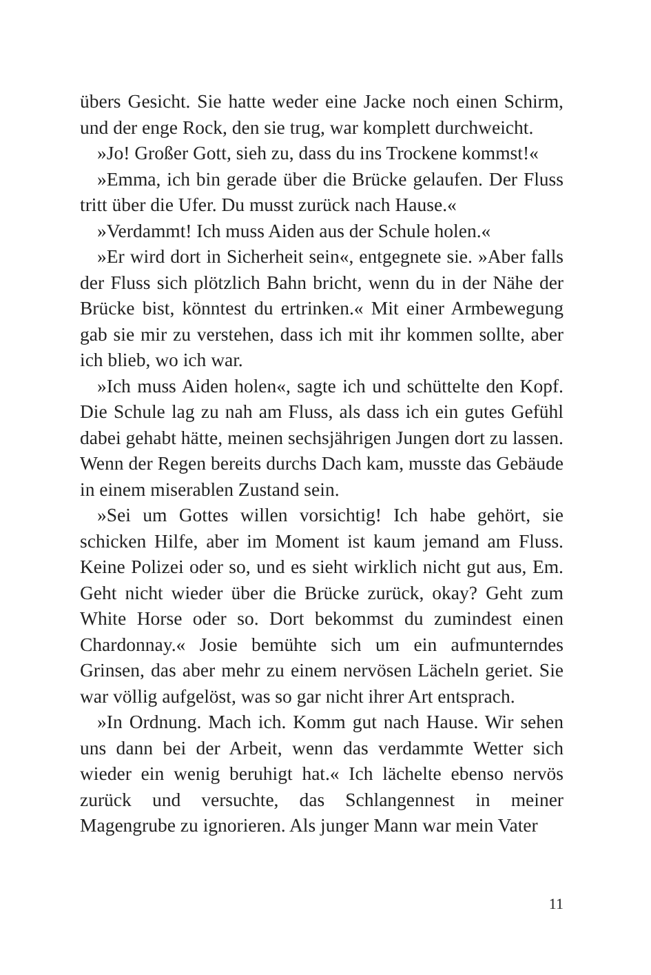übers Gesicht. Sie hatte weder eine Jacke noch einen Schirm, und der enge Rock, den sie trug, war komplett durchweicht.
»Jo! Großer Gott, sieh zu, dass du ins Trockene kommst!«
»Emma, ich bin gerade über die Brücke gelaufen. Der Fluss tritt über die Ufer. Du musst zurück nach Hause.«
»Verdammt! Ich muss Aiden aus der Schule holen.«
»Er wird dort in Sicherheit sein«, entgegnete sie. »Aber falls der Fluss sich plötzlich Bahn bricht, wenn du in der Nähe der Brücke bist, könntest du ertrinken.« Mit einer Armbewegung gab sie mir zu verstehen, dass ich mit ihr kommen sollte, aber ich blieb, wo ich war.
»Ich muss Aiden holen«, sagte ich und schüttelte den Kopf. Die Schule lag zu nah am Fluss, als dass ich ein gutes Gefühl dabei gehabt hätte, meinen sechsjährigen Jungen dort zu lassen. Wenn der Regen bereits durchs Dach kam, musste das Gebäude in einem miserablen Zustand sein.
»Sei um Gottes willen vorsichtig! Ich habe gehört, sie schicken Hilfe, aber im Moment ist kaum jemand am Fluss. Keine Polizei oder so, und es sieht wirklich nicht gut aus, Em. Geht nicht wieder über die Brücke zurück, okay? Geht zum White Horse oder so. Dort bekommst du zumindest einen Chardonnay.« Josie bemühte sich um ein aufmunterndes Grinsen, das aber mehr zu einem nervösen Lächeln geriet. Sie war völlig aufgelöst, was so gar nicht ihrer Art entsprach.
»In Ordnung. Mach ich. Komm gut nach Hause. Wir sehen uns dann bei der Arbeit, wenn das verdammte Wetter sich wieder ein wenig beruhigt hat.« Ich lächelte ebenso nervös zurück und versuchte, das Schlangennest in meiner Magengrube zu ignorieren. Als junger Mann war mein Vater
11